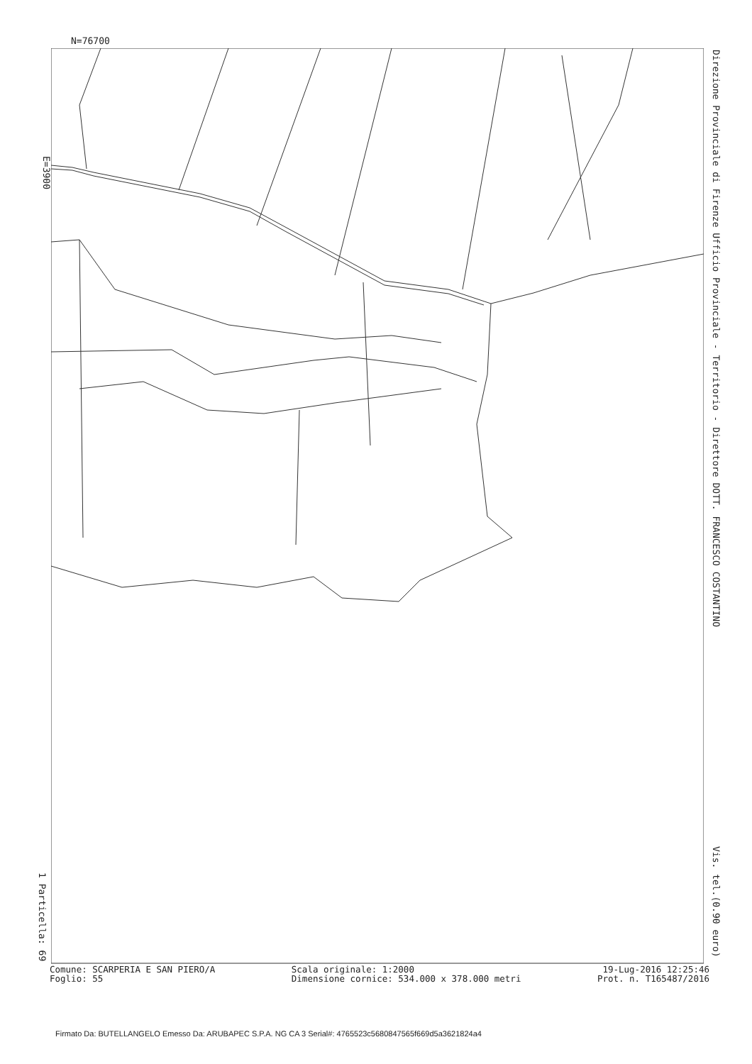N=76700
E=3900
Direzione Provinciale di Firenze Ufficio Provinciale - Territorio - Direttore DOTT. FRANCESCO COSTANTINO Vis. tel.(0.90 euro)
1 Particella: 69
Comune: SCARPERIA E SAN PIERO/A
Foglio: 55
Scala originale: 1:2000
Dimensione cornice: 534.000 x 378.000 metri
19-Lug-2016 12:25:46
Prot. n. T165487/2016
Firmato Da: BUTELLANGELO Emesso Da: ARUBAPEC S.P.A. NG CA 3 Serial#: 4765523c5680847565f669d5a3621824a4